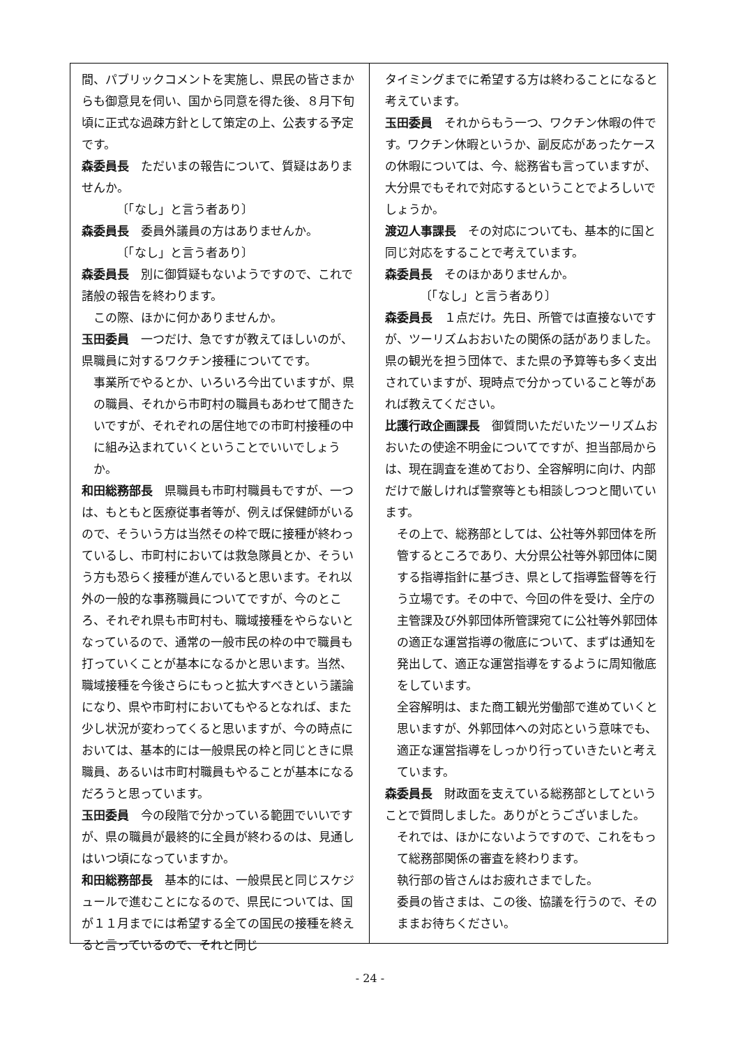間、パブリックコメントを実施し、県民の皆さまからも御意見を伺い、国から同意を得た後、８月下旬頃に正式な過疎方針として策定の上、公表する予定です。
森委員長　ただいまの報告について、質疑はありませんか。
〔「なし」と言う者あり〕
森委員長　委員外議員の方はありませんか。
〔「なし」と言う者あり〕
森委員長　別に御質疑もないようですので、これで諸般の報告を終わります。
この際、ほかに何かありませんか。
玉田委員　一つだけ、急ですが教えてほしいのが、県職員に対するワクチン接種についてです。
事業所でやるとか、いろいろ今出ていますが、県の職員、それから市町村の職員もあわせて聞きたいですが、それぞれの居住地での市町村接種の中に組み込まれていくということでいいでしょうか。
和田総務部長　県職員も市町村職員もですが、一つは、もともと医療従事者等が、例えば保健師がいるので、そういう方は当然その枠で既に接種が終わっているし、市町村においては救急隊員とか、そういう方も恐らく接種が進んでいると思います。それ以外の一般的な事務職員についてですが、今のところ、それぞれ県も市町村も、職域接種をやらないとなっているので、通常の一般市民の枠の中で職員も打っていくことが基本になるかと思います。当然、職域接種を今後さらにもっと拡大すべきという議論になり、県や市町村においてもやるとなれば、また少し状況が変わってくると思いますが、今の時点においては、基本的には一般県民の枠と同じときに県職員、あるいは市町村職員もやることが基本になるだろうと思っています。
玉田委員　今の段階で分かっている範囲でいいですが、県の職員が最終的に全員が終わるのは、見通しはいつ頃になっていますか。
和田総務部長　基本的には、一般県民と同じスケジュールで進むことになるので、県民については、国が１１月までには希望する全ての国民の接種を終えると言っているので、それと同じ
タイミングまでに希望する方は終わることになると考えています。
玉田委員　それからもう一つ、ワクチン休暇の件です。ワクチン休暇というか、副反応があったケースの休暇については、今、総務省も言っていますが、大分県でもそれで対応するということでよろしいでしょうか。
渡辺人事課長　その対応についても、基本的に国と同じ対応をすることで考えています。
森委員長　そのほかありませんか。
〔「なし」と言う者あり〕
森委員長　１点だけ。先日、所管では直接ないですが、ツーリズムおおいたの関係の話がありました。県の観光を担う団体で、また県の予算等も多く支出されていますが、現時点で分かっていること等があれば教えてください。
比護行政企画課長　御質問いただいたツーリズムおおいたの使途不明金についてですが、担当部局からは、現在調査を進めており、全容解明に向け、内部だけで厳しければ警察等とも相談しつつと聞いています。
その上で、総務部としては、公社等外郭団体を所管するところであり、大分県公社等外郭団体に関する指導指針に基づき、県として指導監督等を行う立場です。その中で、今回の件を受け、全庁の主管課及び外郭団体所管課宛てに公社等外郭団体の適正な運営指導の徹底について、まずは通知を発出して、適正な運営指導をするように周知徹底をしています。
全容解明は、また商工観光労働部で進めていくと思いますが、外郭団体への対応という意味でも、適正な運営指導をしっかり行っていきたいと考えています。
森委員長　財政面を支えている総務部としてということで質問しました。ありがとうございました。
それでは、ほかにないようですので、これをもって総務部関係の審査を終わります。
執行部の皆さんはお疲れさまでした。
委員の皆さまは、この後、協議を行うので、そのままお待ちください。
- 24 -